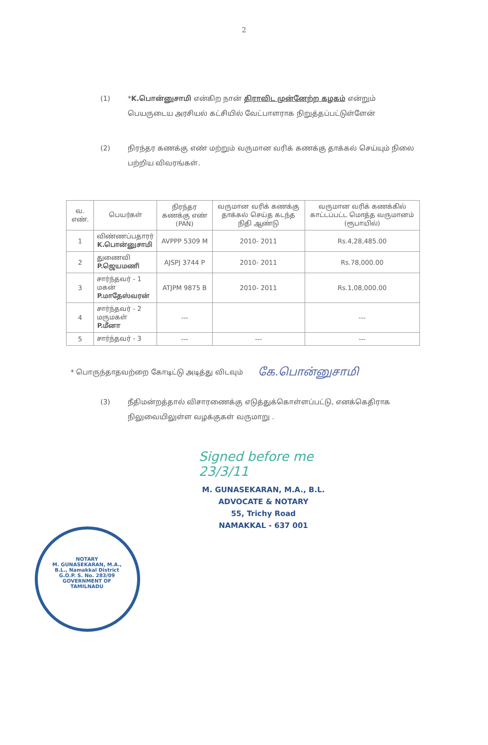2
(1) *K.பொன்னுசாமி என்கிற நான் திராவிட முன்னேற்ற கழகம் என்றும் பெயருடைய அரசியல் கட்சியில் வேட்பாளராக நிறுத்தப்பட்டுள்ளேன்
(2) நிரந்தர கணக்கு எண் மற்றும் வருமான வரிக் கணக்கு தாக்கல் செய்யும் நிலை பற்றிய விவரங்கள்.
| வ. எண். | பெயர்கள் | நிரந்தர கணக்கு எண் (PAN) | வருமான வரிக் கணக்கு தாக்கல் செய்த கடந்த நிதி ஆண்டு | வருமான வரிக் கணக்கில் காட்டப்பட்ட மொத்த வருமானம் (ரூபாயில்) |
| --- | --- | --- | --- | --- |
| 1 | விண்ணப்பதாரர் K.பொன்னுசாமி | AVPPP 5309 M | 2010- 2011 | Rs.4,28,485.00 |
| 2 | துணைவி P.ஜெயமணி | AJSPJ 3744 P | 2010- 2011 | Rs.78,000.00 |
| 3 | சார்ந்தவர் - 1 மகன் P.மாதேஸ்வரன் | ATJPM 9875 B | 2010- 2011 | Rs.1,08,000.00 |
| 4 | சார்ந்தவர் - 2 மருமகள் P.மீனா | --- | | --- |
| 5 | சார்ந்தவர் - 3 | --- | --- | --- |
* பொருந்தாதவற்றை கோடிட்டு அடித்து விடவும் கே.பொன்னுசாமி
(3) நீதிமன்றத்தால் விசாரணைக்கு எடுத்துக்கொள்ளப்பட்டு, எனக்கெதிராக நிலுவையிலுள்ள வழக்குகள் வருமாறு .
NOTARY
M. GUNASEKARAN, M.A., B.L., Namakkal District G.O.P. S. No. 283/09
GOVERNMENT OF TAMILNADU
Signed before me
23/3/11
M. GUNASEKARAN, M.A., B.L.
ADVOCATE & NOTARY
55, Trichy Road
NAMAKKAL - 637 001